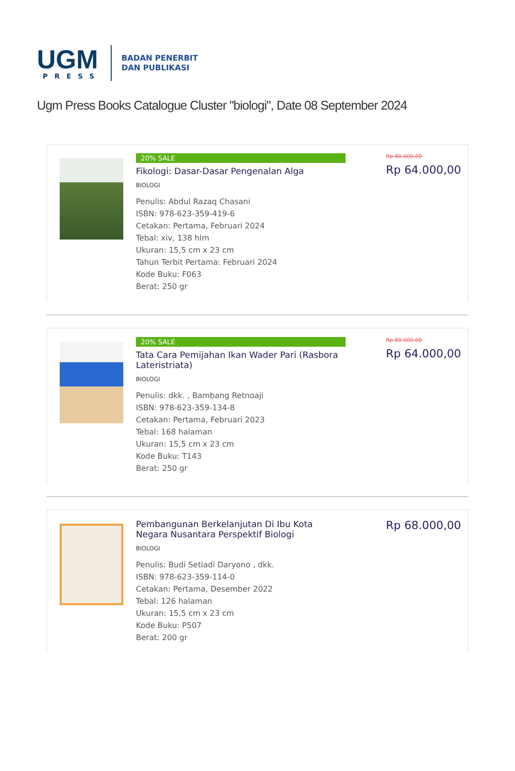UGM
PRESS
BADAN PENERBIT
DAN PUBLIKASI
Ugm Press Books Catalogue Cluster "biologi", Date 08 September 2024
20% SALE
Fikologi: Dasar-Dasar Pengenalan Alga
BIOLOGI
Penulis: Abdul Razaq Chasani
ISBN: 978-623-359-419-6
Cetakan: Pertama, Februari 2024
Tebal: xiv, 138 hlm
Ukuran: 15,5 cm x 23 cm
Tahun Terbit Pertama: Februari 2024
Kode Buku: F063
Berat: 250 gr
Rp 80.000,00
Rp 64.000,00
20% SALE
Tata Cara Pemijahan Ikan Wader Pari (Rasbora Lateristriata)
BIOLOGI
Penulis: dkk. , Bambang Retnoaji
ISBN: 978-623-359-134-8
Cetakan: Pertama, Februari 2023
Tebal: 168 halaman
Ukuran: 15,5 cm x 23 cm
Kode Buku: T143
Berat: 250 gr
Rp 80.000,00
Rp 64.000,00
Pembangunan Berkelanjutan Di Ibu Kota Negara Nusantara Perspektif Biologi
BIOLOGI
Penulis: Budi Setiadi Daryono , dkk.
ISBN: 978-623-359-114-0
Cetakan: Pertama, Desember 2022
Tebal: 126 halaman
Ukuran: 15,5 cm x 23 cm
Kode Buku: P507
Berat: 200 gr
Rp 68.000,00